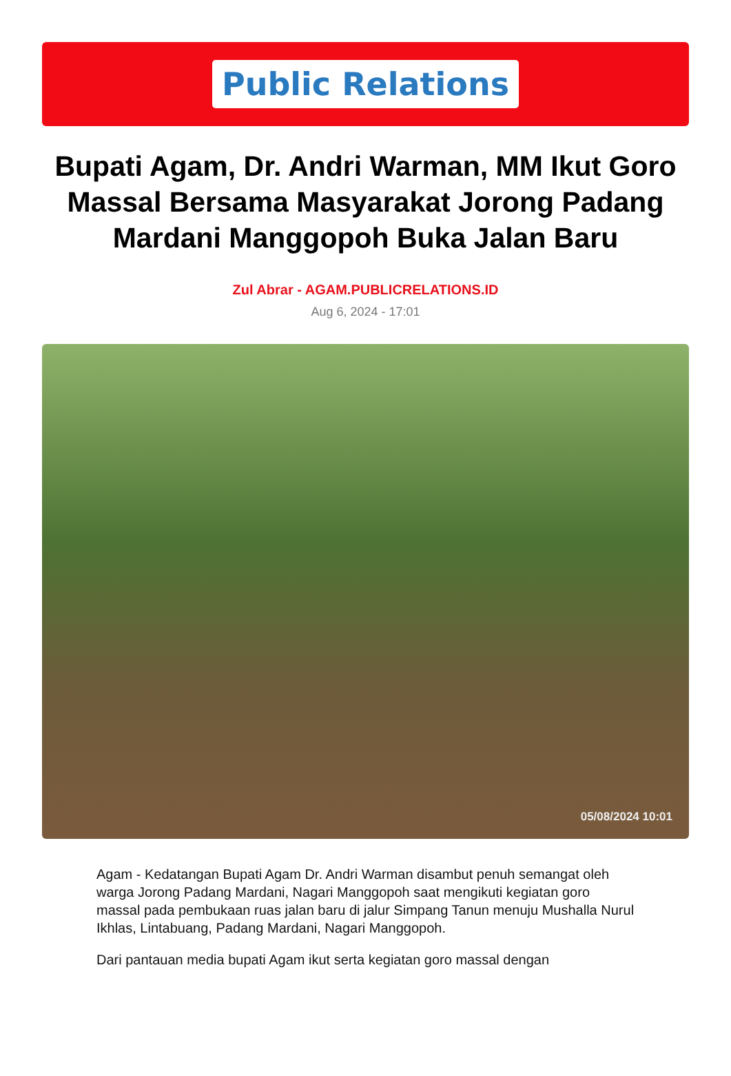Public Relations
Bupati Agam, Dr. Andri Warman, MM Ikut Goro Massal Bersama Masyarakat Jorong Padang Mardani Manggopoh Buka Jalan Baru
Zul Abrar - AGAM.PUBLICRELATIONS.ID
Aug 6, 2024 - 17:01
05/08/2024 10:01
Agam - Kedatangan Bupati Agam Dr. Andri Warman disambut penuh semangat oleh warga Jorong Padang Mardani, Nagari Manggopoh saat mengikuti kegiatan goro massal pada pembukaan ruas jalan baru di jalur Simpang Tanun menuju Mushalla Nurul Ikhlas, Lintabuang, Padang Mardani, Nagari Manggopoh.
Dari pantauan media bupati Agam ikut serta kegiatan goro massal dengan